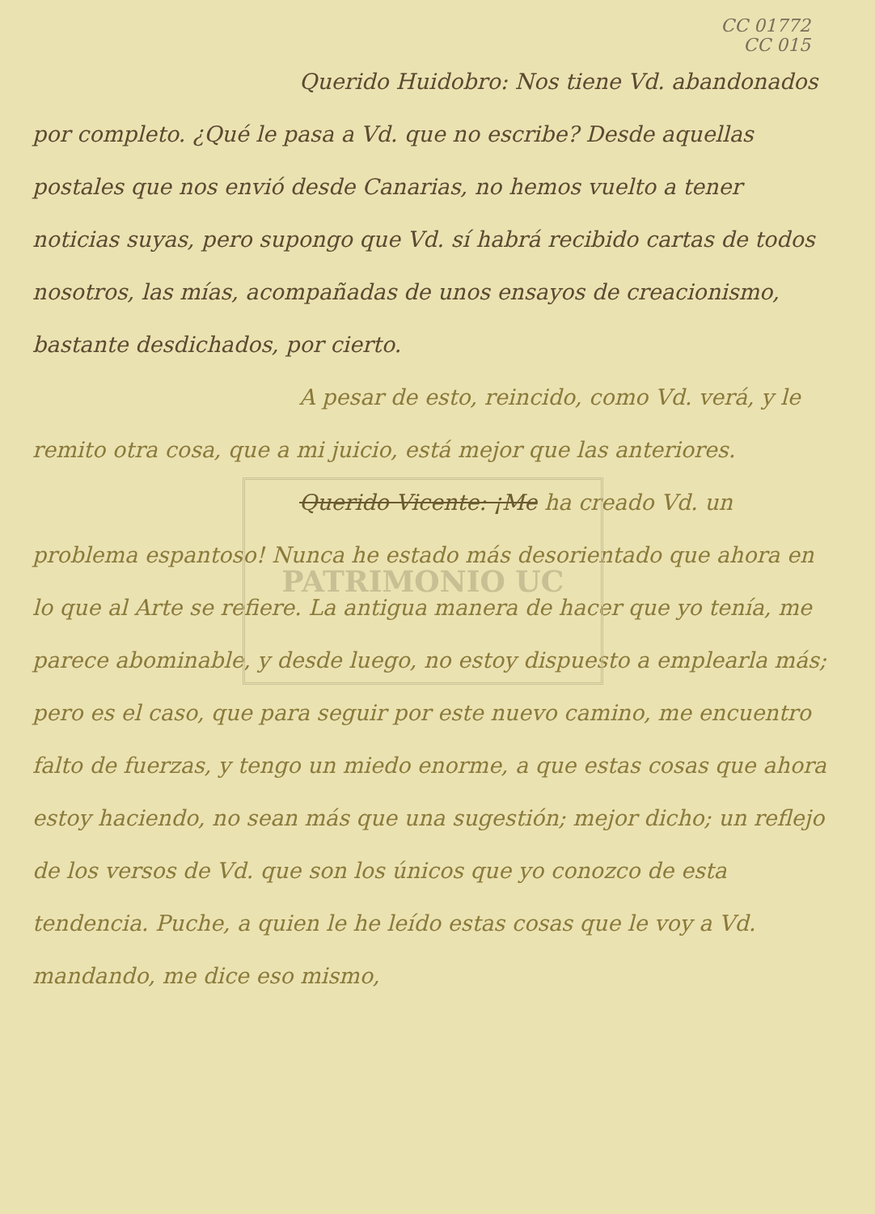PATRIMONIO UC
CC 01772
CC 015
Querido Huidobro: Nos tiene Vd. abandonados por completo. ¿Qué le pasa a Vd. que no escribe? Desde aquellas postales que nos envió desde Canarias, no hemos vuelto a tener noticias suyas, pero supongo que Vd. sí habrá recibido cartas de todos nosotros, las mías, acompañadas de unos ensayos de creacionismo, bastante desdichados, por cierto.
A pesar de esto, reincido, como Vd. verá, y le remito otra cosa, que a mi juicio, está mejor que las anteriores.
Querido Vicente: ¡Me ha creado Vd. un problema espantoso! Nunca he estado más desorientado que ahora en lo que al Arte se refiere. La antigua manera de hacer que yo tenía, me parece abominable, y desde luego, no estoy dispuesto a emplearla más; pero es el caso, que para seguir por este nuevo camino, me encuentro falto de fuerzas, y tengo un miedo enorme, a que estas cosas que ahora estoy haciendo, no sean más que una sugestión; mejor dicho; un reflejo de los versos de Vd. que son los únicos que yo conozco de esta tendencia. Puche, a quien le he leído estas cosas que le voy a Vd. mandando, me dice eso mismo,